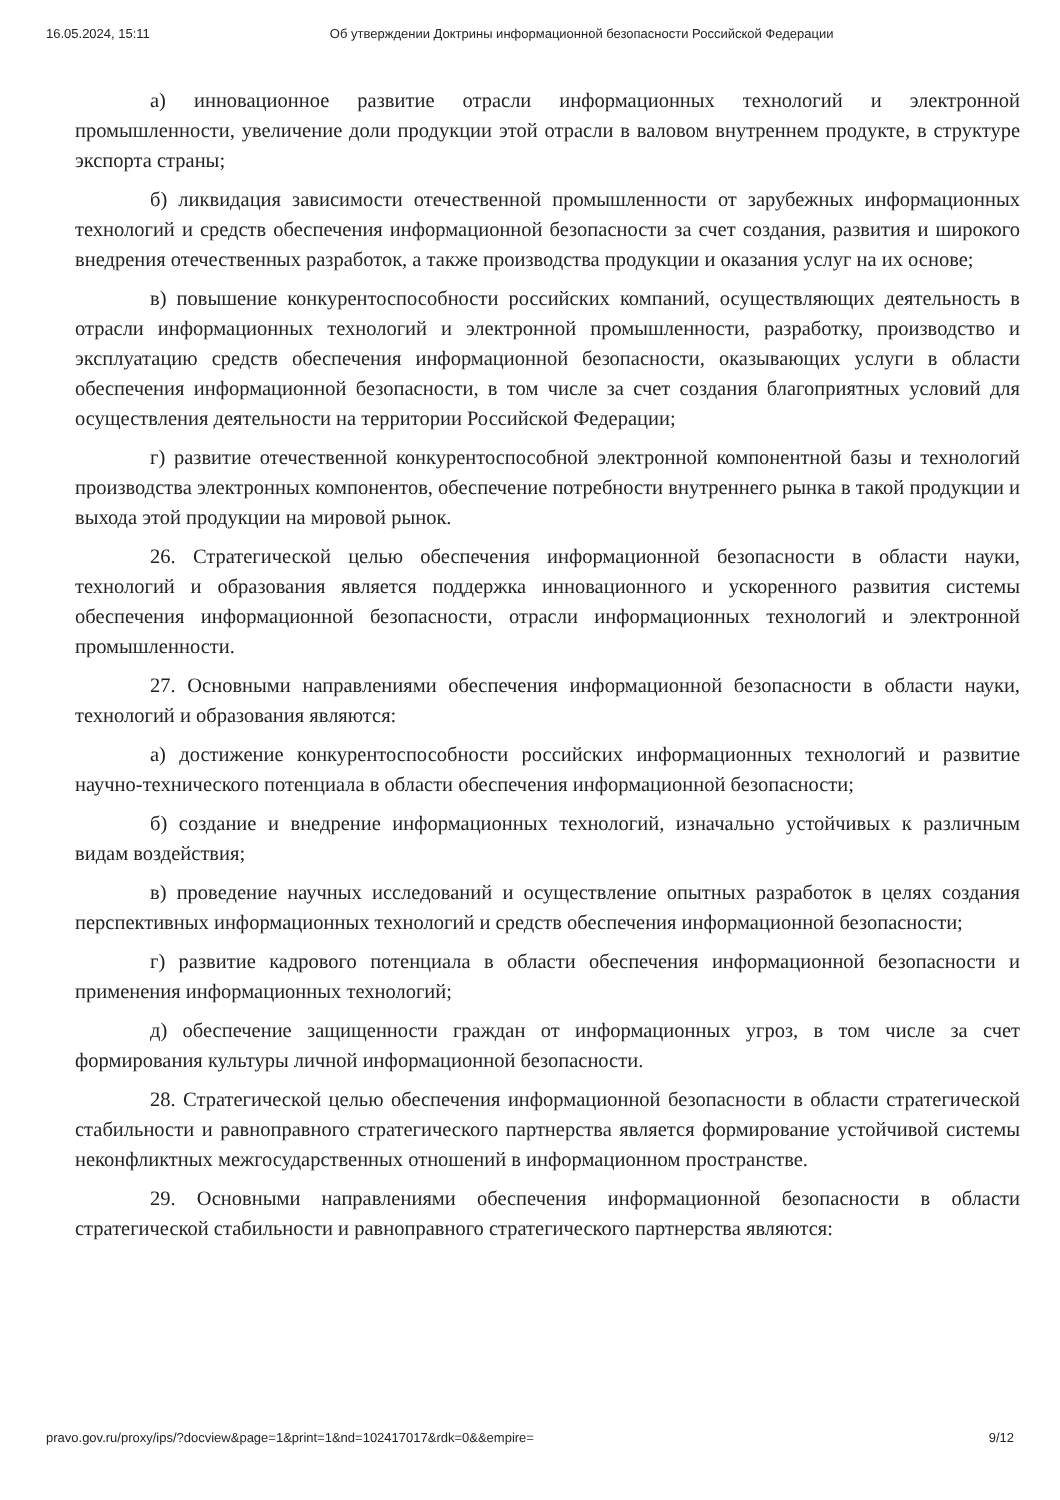16.05.2024, 15:11 Об утверждении Доктрины информационной безопасности Российской Федерации
а) инновационное развитие отрасли информационных технологий и электронной промышленности, увеличение доли продукции этой отрасли в валовом внутреннем продукте, в структуре экспорта страны;
б) ликвидация зависимости отечественной промышленности от зарубежных информационных технологий и средств обеспечения информационной безопасности за счет создания, развития и широкого внедрения отечественных разработок, а также производства продукции и оказания услуг на их основе;
в) повышение конкурентоспособности российских компаний, осуществляющих деятельность в отрасли информационных технологий и электронной промышленности, разработку, производство и эксплуатацию средств обеспечения информационной безопасности, оказывающих услуги в области обеспечения информационной безопасности, в том числе за счет создания благоприятных условий для осуществления деятельности на территории Российской Федерации;
г) развитие отечественной конкурентоспособной электронной компонентной базы и технологий производства электронных компонентов, обеспечение потребности внутреннего рынка в такой продукции и выхода этой продукции на мировой рынок.
26. Стратегической целью обеспечения информационной безопасности в области науки, технологий и образования является поддержка инновационного и ускоренного развития системы обеспечения информационной безопасности, отрасли информационных технологий и электронной промышленности.
27. Основными направлениями обеспечения информационной безопасности в области науки, технологий и образования являются:
а) достижение конкурентоспособности российских информационных технологий и развитие научно-технического потенциала в области обеспечения информационной безопасности;
б) создание и внедрение информационных технологий, изначально устойчивых к различным видам воздействия;
в) проведение научных исследований и осуществление опытных разработок в целях создания перспективных информационных технологий и средств обеспечения информационной безопасности;
г) развитие кадрового потенциала в области обеспечения информационной безопасности и применения информационных технологий;
д) обеспечение защищенности граждан от информационных угроз, в том числе за счет формирования культуры личной информационной безопасности.
28. Стратегической целью обеспечения информационной безопасности в области стратегической стабильности и равноправного стратегического партнерства является формирование устойчивой системы неконфликтных межгосударственных отношений в информационном пространстве.
29. Основными направлениями обеспечения информационной безопасности в области стратегической стабильности и равноправного стратегического партнерства являются:
pravo.gov.ru/proxy/ips/?docview&page=1&print=1&nd=102417017&rdk=0&&empire= 9/12